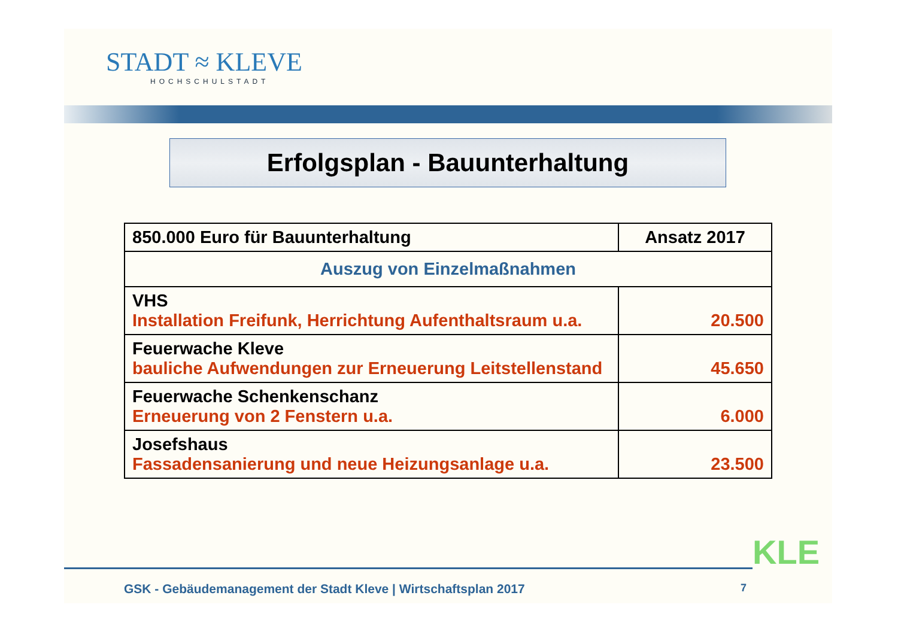STADT ≈ KLEVE
HOCHSCHULSTADT
Erfolgsplan - Bauunterhaltung
| 850.000 Euro für Bauunterhaltung | Ansatz 2017 |
| --- | --- |
| Auszug von Einzelmaßnahmen | |
| VHS Installation Freifunk, Herrichtung Aufenthaltsraum u.a. | 20.500 |
| Feuerwache Kleve bauliche Aufwendungen zur Erneuerung Leitstellenstand | 45.650 |
| Feuerwache Schenkenschanz Erneuerung von 2 Fenstern u.a. | 6.000 |
| Josefshaus Fassadensanierung und neue Heizungsanlage u.a. | 23.500 |
GSK - Gebäudemanagement der Stadt Kleve | Wirtschaftsplan 2017
7
KLE